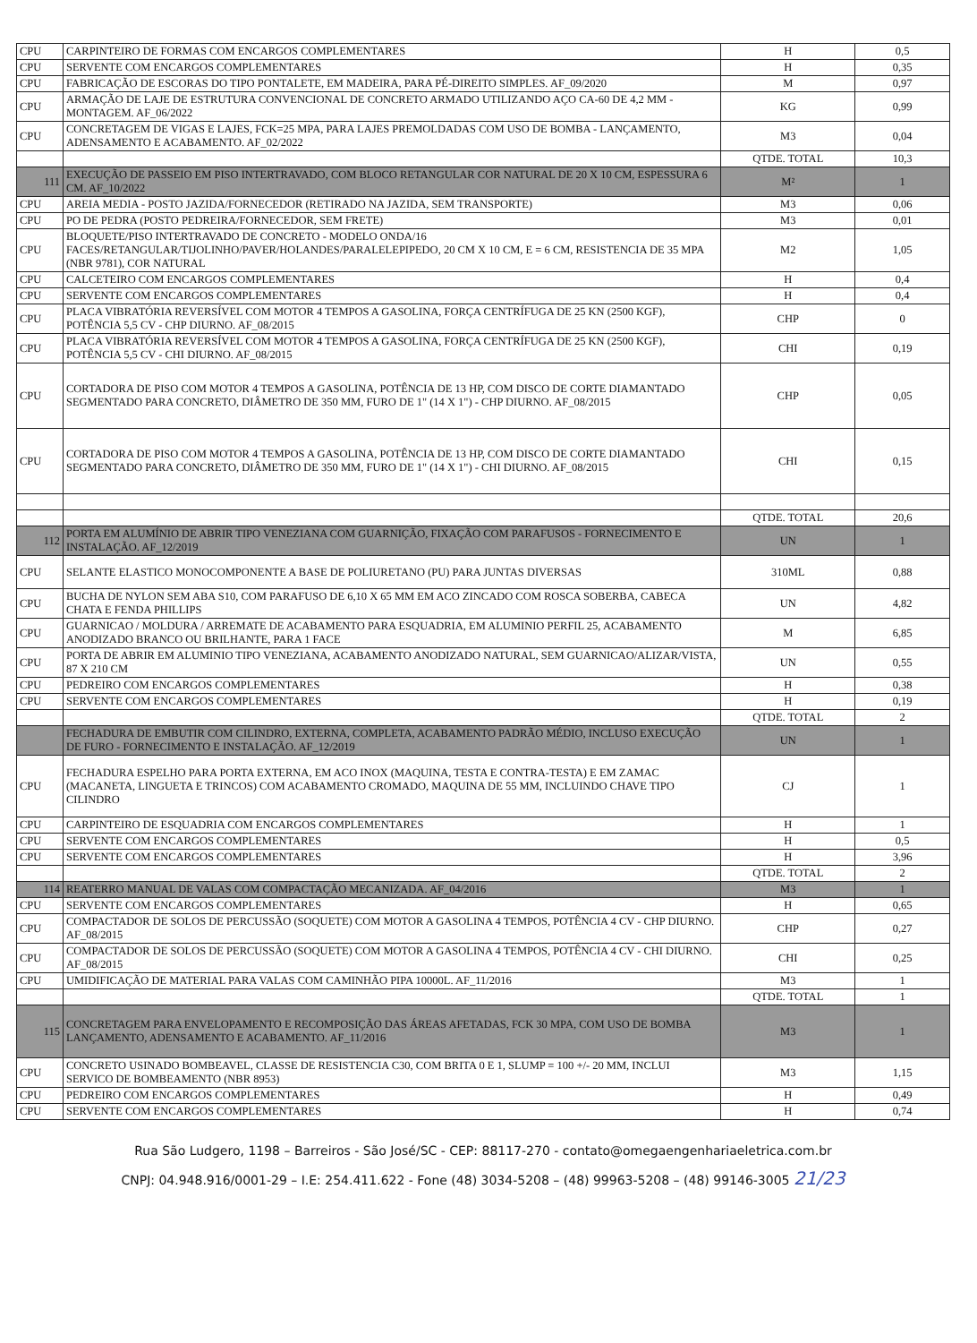| CPU | CARPINTEIRO DE FORMAS COM ENCARGOS COMPLEMENTARES | H | 0,5 |
| CPU | SERVENTE COM ENCARGOS COMPLEMENTARES | H | 0,35 |
| CPU | FABRICAÇÃO DE ESCORAS DO TIPO PONTALETE, EM MADEIRA, PARA PÉ-DIREITO SIMPLES. AF_09/2020 | M | 0,97 |
| CPU | ARMAÇÃO DE LAJE DE ESTRUTURA CONVENCIONAL DE CONCRETO ARMADO UTILIZANDO AÇO CA-60 DE 4,2 MM - MONTAGEM. AF_06/2022 | KG | 0,99 |
| CPU | CONCRETAGEM DE VIGAS E LAJES, FCK=25 MPA, PARA LAJES PREMOLDADAS COM USO DE BOMBA - LANÇAMENTO, ADENSAMENTO E ACABAMENTO. AF_02/2022 | M3 | 0,04 |
| | | QTDE. TOTAL | 10,3 |
| 111 | EXECUÇÃO DE PASSEIO EM PISO INTERTRAVADO, COM BLOCO RETANGULAR COR NATURAL DE 20 X 10 CM, ESPESSURA 6 CM. AF_10/2022 | M² | 1 |
| CPU | AREIA MEDIA - POSTO JAZIDA/FORNECEDOR (RETIRADO NA JAZIDA, SEM TRANSPORTE) | M3 | 0,06 |
| CPU | PO DE PEDRA (POSTO PEDREIRA/FORNECEDOR, SEM FRETE) | M3 | 0,01 |
| CPU | BLOQUETE/PISO INTERTRAVADO DE CONCRETO - MODELO ONDA/16 FACES/RETANGULAR/TIJOLINHO/PAVER/HOLANDES/PARALELEPIPEDO, 20 CM X 10 CM, E = 6 CM, RESISTENCIA DE 35 MPA (NBR 9781), COR NATURAL | M2 | 1,05 |
| CPU | CALCETEIRO COM ENCARGOS COMPLEMENTARES | H | 0,4 |
| CPU | SERVENTE COM ENCARGOS COMPLEMENTARES | H | 0,4 |
| CPU | PLACA VIBRATÓRIA REVERSÍVEL COM MOTOR 4 TEMPOS A GASOLINA, FORÇA CENTRÍFUGA DE 25 KN (2500 KGF), POTÊNCIA 5,5 CV - CHP DIURNO. AF_08/2015 | CHP | 0 |
| CPU | PLACA VIBRATÓRIA REVERSÍVEL COM MOTOR 4 TEMPOS A GASOLINA, FORÇA CENTRÍFUGA DE 25 KN (2500 KGF), POTÊNCIA 5,5 CV - CHI DIURNO. AF_08/2015 | CHI | 0,19 |
| CPU | CORTADORA DE PISO COM MOTOR 4 TEMPOS A GASOLINA, POTÊNCIA DE 13 HP, COM DISCO DE CORTE DIAMANTADO SEGMENTADO PARA CONCRETO, DIÂMETRO DE 350 MM, FURO DE 1" (14 X 1") - CHP DIURNO. AF_08/2015 | CHP | 0,05 |
| CPU | CORTADORA DE PISO COM MOTOR 4 TEMPOS A GASOLINA, POTÊNCIA DE 13 HP, COM DISCO DE CORTE DIAMANTADO SEGMENTADO PARA CONCRETO, DIÂMETRO DE 350 MM, FURO DE 1" (14 X 1") - CHI DIURNO. AF_08/2015 | CHI | 0,15 |
| | | QTDE. TOTAL | 20,6 |
| 112 | PORTA EM ALUMÍNIO DE ABRIR TIPO VENEZIANA COM GUARNIÇÃO, FIXAÇÃO COM PARAFUSOS - FORNECIMENTO E INSTALAÇÃO. AF_12/2019 | UN | 1 |
| CPU | SELANTE ELASTICO MONOCOMPONENTE A BASE DE POLIURETANO (PU) PARA JUNTAS DIVERSAS | 310ML | 0,88 |
| CPU | BUCHA DE NYLON SEM ABA S10, COM PARAFUSO DE 6,10 X 65 MM EM ACO ZINCADO COM ROSCA SOBERBA, CABECA CHATA E FENDA PHILLIPS | UN | 4,82 |
| CPU | GUARNICAO / MOLDURA / ARREMATE DE ACABAMENTO PARA ESQUADRIA, EM ALUMINIO PERFIL 25, ACABAMENTO ANODIZADO BRANCO OU BRILHANTE, PARA 1 FACE | M | 6,85 |
| CPU | PORTA DE ABRIR EM ALUMINIO TIPO VENEZIANA, ACABAMENTO ANODIZADO NATURAL, SEM GUARNICAO/ALIZAR/VISTA, 87 X 210 CM | UN | 0,55 |
| CPU | PEDREIRO COM ENCARGOS COMPLEMENTARES | H | 0,38 |
| CPU | SERVENTE COM ENCARGOS COMPLEMENTARES | H | 0,19 |
| | | QTDE. TOTAL | 2 |
| | FECHADURA DE EMBUTIR COM CILINDRO, EXTERNA, COMPLETA, ACABAMENTO PADRÃO MÉDIO, INCLUSO EXECUÇÃO DE FURO - FORNECIMENTO E INSTALAÇÃO. AF_12/2019 | UN | 1 |
| CPU | FECHADURA ESPELHO PARA PORTA EXTERNA, EM ACO INOX (MAQUINA, TESTA E CONTRA-TESTA) E EM ZAMAC (MACANETA, LINGUETA E TRINCOS) COM ACABAMENTO CROMADO, MAQUINA DE 55 MM, INCLUINDO CHAVE TIPO CILINDRO | CJ | 1 |
| CPU | CARPINTEIRO DE ESQUADRIA COM ENCARGOS COMPLEMENTARES | H | 1 |
| CPU | SERVENTE COM ENCARGOS COMPLEMENTARES | H | 0,5 |
| CPU | SERVENTE COM ENCARGOS COMPLEMENTARES | H | 3,96 |
| | | QTDE. TOTAL | 2 |
| 114 | REATERRO MANUAL DE VALAS COM COMPACTAÇÃO MECANIZADA. AF_04/2016 | M3 | 1 |
| CPU | SERVENTE COM ENCARGOS COMPLEMENTARES | H | 0,65 |
| CPU | COMPACTADOR DE SOLOS DE PERCUSSÃO (SOQUETE) COM MOTOR A GASOLINA 4 TEMPOS, POTÊNCIA 4 CV - CHP DIURNO. AF_08/2015 | CHP | 0,27 |
| CPU | COMPACTADOR DE SOLOS DE PERCUSSÃO (SOQUETE) COM MOTOR A GASOLINA 4 TEMPOS, POTÊNCIA 4 CV - CHI DIURNO. AF_08/2015 | CHI | 0,25 |
| CPU | UMIDIFICAÇÃO DE MATERIAL PARA VALAS COM CAMINHÃO PIPA 10000L. AF_11/2016 | M3 | 1 |
| | | QTDE. TOTAL | 1 |
| 115 | CONCRETAGEM PARA ENVELOPAMENTO E RECOMPOSIÇÃO DAS ÁREAS AFETADAS, FCK 30 MPA, COM USO DE BOMBA LANÇAMENTO, ADENSAMENTO E ACABAMENTO. AF_11/2016 | M3 | 1 |
| CPU | CONCRETO USINADO BOMBEAVEL, CLASSE DE RESISTENCIA C30, COM BRITA 0 E 1, SLUMP = 100 +/- 20 MM, INCLUI SERVICO DE BOMBEAMENTO (NBR 8953) | M3 | 1,15 |
| CPU | PEDREIRO COM ENCARGOS COMPLEMENTARES | H | 0,49 |
| CPU | SERVENTE COM ENCARGOS COMPLEMENTARES | H | 0,74 |
Rua São Ludgero, 1198 – Barreiros - São José/SC - CEP: 88117-270 - contato@omegaengenhariaeletrica.com.br
CNPJ: 04.948.916/0001-29 – I.E: 254.411.622 - Fone (48) 3034-5208 – (48) 99963-5208 – (48) 99146-3005 21/23